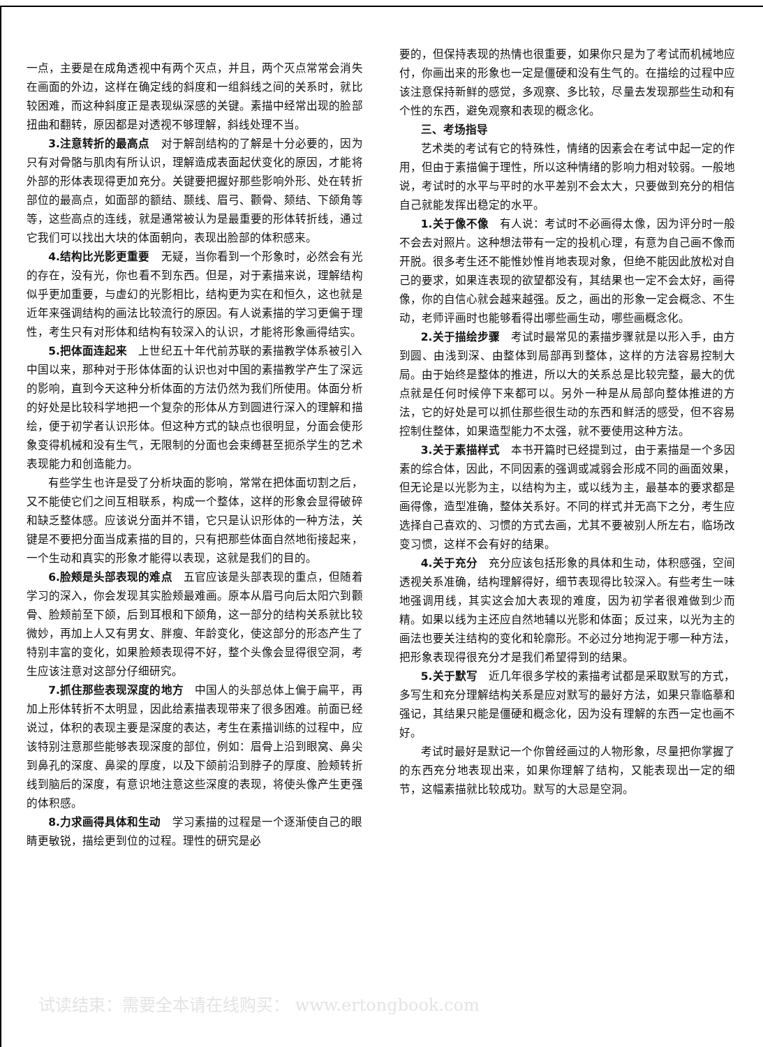一点，主要是在成角透视中有两个灭点，并且，两个灭点常常会消失在画面的外边，这样在确定线的斜度和一组斜线之间的关系时，就比较困难，而这种斜度正是表现纵深感的关键。素描中经常出现的脸部扭曲和翻转，原因都是对透视不够理解，斜线处理不当。
3.注意转折的最高点　对于解剖结构的了解是十分必要的，因为只有对骨骼与肌肉有所认识，理解造成表面起伏变化的原因，才能将外部的形体表现得更加充分。关键要把握好那些影响外形、处在转折部位的最高点，如面部的额结、颞线、眉弓、颧骨、颏结、下颌角等等，这些高点的连线，就是通常被认为是最重要的形体转折线，通过它我们可以找出大块的体面朝向，表现出脸部的体积感来。
4.结构比光影更重要　无疑，当你看到一个形象时，必然会有光的存在，没有光，你也看不到东西。但是，对于素描来说，理解结构似乎更加重要，与虚幻的光影相比，结构更为实在和恒久，这也就是近年来强调结构的画法比较流行的原因。有人说素描的学习更偏于理性，考生只有对形体和结构有较深入的认识，才能将形象画得结实。
5.把体面连起来　上世纪五十年代前苏联的素描教学体系被引入中国以来，那种对于形体体面的认识也对中国的素描教学产生了深远的影响，直到今天这种分析体面的方法仍然为我们所使用。体面分析的好处是比较科学地把一个复杂的形体从方到圆进行深入的理解和描绘，便于初学者认识形体。但这种方式的缺点也很明显，分面会使形象变得机械和没有生气，无限制的分面也会束缚甚至扼杀学生的艺术表现能力和创造能力。
有些学生也许是受了分析块面的影响，常常在把体面切割之后，又不能使它们之间互相联系，构成一个整体，这样的形象会显得破碎和缺乏整体感。应该说分面并不错，它只是认识形体的一种方法，关键是不要把分面当成素描的目的，只有把那些体面自然地衔接起来，一个生动和真实的形象才能得以表现，这就是我们的目的。
6.脸颊是头部表现的难点　五官应该是头部表现的重点，但随着学习的深入，你会发现其实脸颊最难画。原本从眉弓向后太阳穴到颧骨、脸颊前至下颌，后到耳根和下颌角，这一部分的结构关系就比较微妙，再加上人又有男女、胖瘦、年龄变化，使这部分的形态产生了特别丰富的变化，如果脸颊表现得不好，整个头像会显得很空洞，考生应该注意对这部分仔细研究。
7.抓住那些表现深度的地方　中国人的头部总体上偏于扁平，再加上形体转折不太明显，因此给素描表现带来了很多困难。前面已经说过，体积的表现主要是深度的表达，考生在素描训练的过程中，应该特别注意那些能够表现深度的部位，例如：眉骨上沿到眼窝、鼻尖到鼻孔的深度、鼻梁的厚度，以及下颌前沿到脖子的厚度、脸颊转折线到脑后的深度，有意识地注意这些深度的表现，将使头像产生更强的体积感。
8.力求画得具体和生动　学习素描的过程是一个逐渐使自己的眼睛更敏锐，描绘更到位的过程。理性的研究是必
要的，但保持表现的热情也很重要，如果你只是为了考试而机械地应付，你画出来的形象也一定是僵硬和没有生气的。在描绘的过程中应该注意保持新鲜的感觉，多观察、多比较，尽量去发现那些生动和有个性的东西，避免观察和表现的概念化。
三、考场指导
艺术类的考试有它的特殊性，情绪的因素会在考试中起一定的作用，但由于素描偏于理性，所以这种情绪的影响力相对较弱。一般地说，考试时的水平与平时的水平差别不会太大，只要做到充分的相信自己就能发挥出稳定的水平。
1.关于像不像　有人说：考试时不必画得太像，因为评分时一般不会去对照片。这种想法带有一定的投机心理，有意为自己画不像而开脱。很多考生还不能惟妙惟肖地表现对象，但绝不能因此放松对自己的要求，如果连表现的欲望都没有，其结果也一定不会太好，画得像，你的自信心就会越来越强。反之，画出的形象一定会概念、不生动，老师评画时也能够看得出哪些画生动，哪些画概念化。
2.关于描绘步骤　考试时最常见的素描步骤就是以形入手，由方到圆、由浅到深、由整体到局部再到整体，这样的方法容易控制大局。由于始终是整体的推进，所以大的关系总是比较完整，最大的优点就是任何时候停下来都可以。另外一种是从局部向整体推进的方法，它的好处是可以抓住那些很生动的东西和鲜活的感受，但不容易控制住整体，如果造型能力不太强，就不要使用这种方法。
3.关于素描样式　本书开篇时已经提到过，由于素描是一个多因素的综合体，因此，不同因素的强调或减弱会形成不同的画面效果，但无论是以光影为主，以结构为主，或以线为主，最基本的要求都是画得像，造型准确，整体关系好。不同的样式并无高下之分，考生应选择自己喜欢的、习惯的方式去画，尤其不要被别人所左右，临场改变习惯，这样不会有好的结果。
4.关于充分　充分应该包括形象的具体和生动，体积感强，空间透视关系准确，结构理解得好，细节表现得比较深入。有些考生一味地强调用线，其实这会加大表现的难度，因为初学者很难做到少而精。如果以线为主还应自然地辅以光影和体面；反过来，以光为主的画法也要关注结构的变化和轮廓形。不必过分地拘泥于哪一种方法，把形象表现得很充分才是我们希望得到的结果。
5.关于默写　近几年很多学校的素描考试都是采取默写的方式，多写生和充分理解结构关系是应对默写的最好方法，如果只靠临摹和强记，其结果只能是僵硬和概念化，因为没有理解的东西一定也画不好。
考试时最好是默记一个你曾经画过的人物形象，尽量把你掌握了的东西充分地表现出来，如果你理解了结构，又能表现出一定的细节，这幅素描就比较成功。默写的大忌是空洞。
试读结束：需要全本请在线购买： www.ertongbook.com